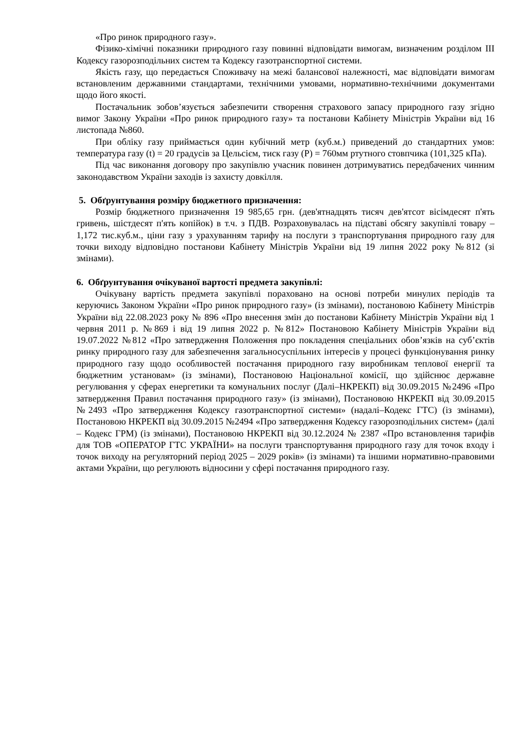«Про ринок природного газу».
Фізико-хімічні показники природного газу повинні відповідати вимогам, визначеним розділом ІІІ Кодексу газорозподільних систем та Кодексу газотранспортної системи.
Якість газу, що передається Споживачу на межі балансової належності, має відповідати вимогам встановленим державними стандартами, технічними умовами, нормативно-технічними документами щодо його якості.
Постачальник зобов’язується забезпечити створення страхового запасу природного газу згідно вимог Закону України «Про ринок природного газу» та постанови Кабінету Міністрів України від 16 листопада №860.
При обліку газу приймається один кубічний метр (куб.м.) приведений до стандартних умов: температура газу (t) = 20 градусів за Цельсієм, тиск газу (Р) = 760мм ртутного стовпчика (101,325 кПа).
Під час виконання договору про закупівлю учасник повинен дотримуватись передбачених чинним законодавством України заходів із захисту довкілля.
5. Обґрунтування розміру бюджетного призначення:
Розмір бюджетного призначення 19 985,65 грн. (дев'ятнадцять тисяч дев'ятсот вісімдесят п'ять гривень, шістдесят п'ять копійок) в т.ч. з ПДВ. Розраховувалась на підставі обсягу закупівлі товару – 1,172 тис.куб.м., ціни газу з урахуванням тарифу на послуги з транспортування природного газу для точки виходу відповідно постанови Кабінету Міністрів України від 19 липня 2022 року №812 (зі змінами).
6. Обґрунтування очікуваної вартості предмета закупівлі:
Очікувану вартість предмета закупівлі пораховано на основі потреби минулих періодів та керуючись Законом України «Про ринок природного газу» (із змінами), постановою Кабінету Міністрів України від 22.08.2023 року № 896 «Про внесення змін до постанови Кабінету Міністрів України від 1 червня 2011 р. №869 і від 19 липня 2022 р. №812» Постановою Кабінету Міністрів України від 19.07.2022 №812 «Про затвердження Положення про покладення спеціальних обов’язків на суб’єктів ринку природного газу для забезпечення загальносуспільних інтересів у процесі функціонування ринку природного газу щодо особливостей постачання природного газу виробникам теплової енергії та бюджетним установам» (із змінами), Постановою Національної комісії, що здійснює державне регулювання у сферах енергетики та комунальних послуг (Далі–НКРЕКП) від 30.09.2015 №2496 «Про затвердження Правил постачання природного газу» (із змінами), Постановою НКРЕКП від 30.09.2015 №2493 «Про затвердження Кодексу газотранспортної системи» (надалі–Кодекс ГТС) (із змінами), Постановою НКРЕКП від 30.09.2015 №2494 «Про затвердження Кодексу газорозподільних систем» (далі – Кодекс ГРМ) (із змінами), Постановою НКРЕКП від 30.12.2024 № 2387 «Про встановлення тарифів для ТОВ «ОПЕРАТОР ГТС УКРАЇНИ» на послуги транспортування природного газу для точок входу і точок виходу на регуляторний період 2025 – 2029 років» (із змінами) та іншими нормативно-правовими актами України, що регулюють відносини у сфері постачання природного газу.